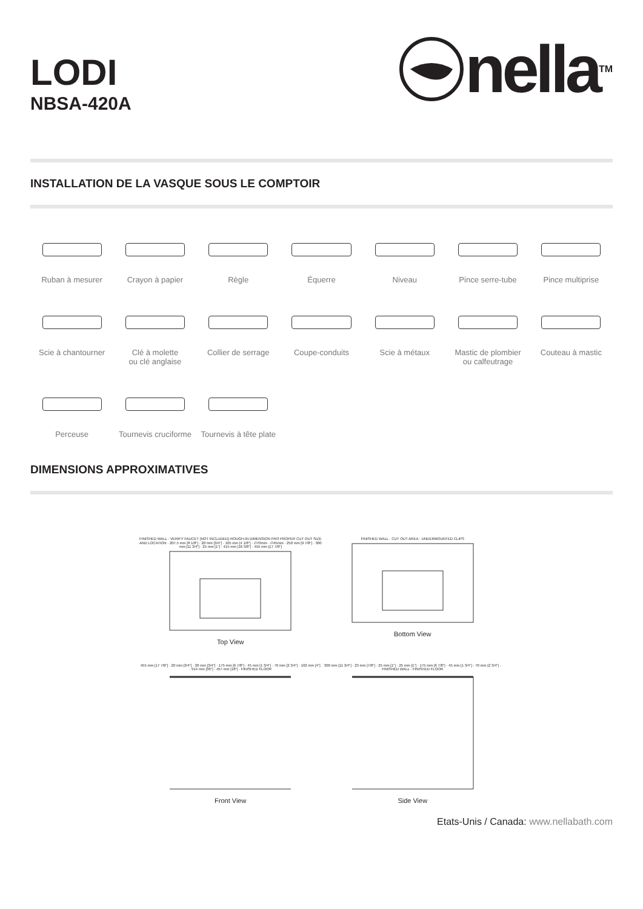LODI
NBSA-420A
nella<sup>TM</sup>
INSTALLATION DE LA VASQUE SOUS LE COMPTOIR
Ruban à mesurer
Crayon à papier
Règle
Équerre
Niveau
Pince serre-tube
Pince multiprise
Scie à chantourner
Clé à molette
ou clé anglaise
Collier de serrage
Coupe-conduits
Scie à métaux
Mastic de plombier
ou calfeutrage
Couteau à mastic
Perceuse
Tournevis cruciforme
Tournevis à tête plate
DIMENSIONS APPROXIMATIVES
FINISHED WALL · VERIFY FAUCET (NOT INCLUDED) ROUGH-IN DIMENSION FRO PROPER CUT OUT SIZE AND LOCATION · 207.5 mm [8 1/8"] · 20 mm [3/4"] · 105 mm [4 1/8"] · ∅70mm · ∅45mm · 250 mm [9 7/8"] · 300 mm [11 3/4"] · 25 mm [1"] · 415 mm [16 3/8"] · 455 mm [17 7/8"]
Top View
FINISHED WALL · CUT OUT AREA · UNDERMOUNTED CLIPS
Bottom View
455 mm [17 7/8"] · 20 mm [3/4"] · 20 mm [3/4"] · 175 mm [6 7/8"] · 45 mm [1 3/4"] · 70 mm [2 3/4"] · 102 mm [4"] · 914 mm [36"] · 457 mm [18"] · FINISHED FLOOR
Front View
300 mm [11 3/4"] · 23 mm [7/8"] · 25 mm [1"] · 25 mm [1"] · 175 mm [6 7/8"] · 45 mm [1 3/4"] · 70 mm [2 3/4"] · FINISHED WALL · FINISHED FLOOR
Side View
Etats-Unis / Canada: www.nellabath.com